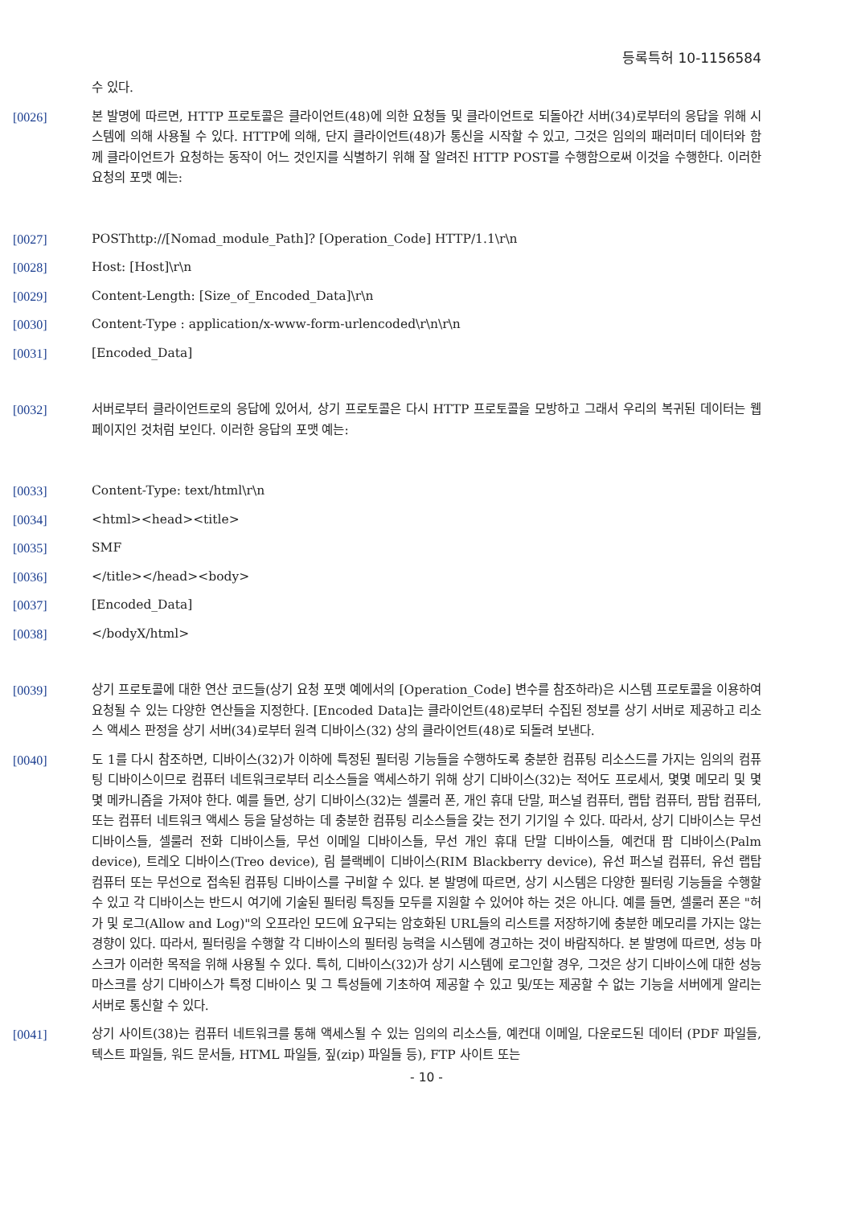등록특허 10-1156584
수 있다.
[0026] 본 발명에 따르면, HTTP 프로토콜은 클라이언트(48)에 의한 요청들 및 클라이언트로 되돌아간 서버(34)로부터의 응답을 위해 시스템에 의해 사용될 수 있다. HTTP에 의해, 단지 클라이언트(48)가 통신을 시작할 수 있고, 그것은 임의의 패러미터 데이터와 함께 클라이언트가 요청하는 동작이 어느 것인지를 식별하기 위해 잘 알려진 HTTP POST를 수행함으로써 이것을 수행한다. 이러한 요청의 포맷 예는:
[0027] POSThttp://[Nomad_module_Path]? [Operation_Code] HTTP/1.1\r\n
[0028] Host: [Host]\r\n
[0029] Content-Length: [Size_of_Encoded_Data]\r\n
[0030] Content-Type : application/x-www-form-urlencoded\r\n\r\n
[0031] [Encoded_Data]
[0032] 서버로부터 클라이언트로의 응답에 있어서, 상기 프로토콜은 다시 HTTP 프로토콜을 모방하고 그래서 우리의 복귀된 데이터는 웹 페이지인 것처럼 보인다. 이러한 응답의 포맷 예는:
[0033] Content-Type: text/html\r\n
[0034] <html><head><title>
[0035] SMF
[0036] </title></head><body>
[0037] [Encoded_Data]
[0038] </bodyX/html>
[0039] 상기 프로토콜에 대한 연산 코드들(상기 요청 포맷 예에서의 [Operation_Code] 변수를 참조하라)은 시스템 프로토콜을 이용하여 요청될 수 있는 다양한 연산들을 지정한다. [Encoded Data]는 클라이언트(48)로부터 수집된 정보를 상기 서버로 제공하고 리소스 액세스 판정을 상기 서버(34)로부터 원격 디바이스(32) 상의 클라이언트(48)로 되돌려 보낸다.
[0040] 도 1를 다시 참조하면, 디바이스(32)가 이하에 특정된 필터링 기능들을 수행하도록 충분한 컴퓨팅 리소스드를 가지는 임의의 컴퓨팅 디바이스이므로 컴퓨터 네트워크로부터 리소스들을 액세스하기 위해 상기 디바이스(32)는 적어도 프로세서, 몇몇 메모리 및 몇몇 메카니즘을 가져야 한다. 예를 들면, 상기 디바이스(32)는 셀룰러 폰, 개인 휴대 단말, 퍼스널 컴퓨터, 랩탑 컴퓨터, 팜탑 컴퓨터, 또는 컴퓨터 네트워크 액세스 등을 달성하는 데 충분한 컴퓨팅 리소스들을 갖는 전기 기기일 수 있다. 따라서, 상기 디바이스는 무선 디바이스들, 셀룰러 전화 디바이스들, 무선 이메일 디바이스들, 무선 개인 휴대 단말 디바이스들, 예컨대 팜 디바이스(Palm device), 트레오 디바이스(Treo device), 림 블랙베이 디바이스(RIM Blackberry device), 유선 퍼스널 컴퓨터, 유선 랩탑 컴퓨터 또는 무선으로 접속된 컴퓨팅 디바이스를 구비할 수 있다. 본 발명에 따르면, 상기 시스템은 다양한 필터링 기능들을 수행할 수 있고 각 디바이스는 반드시 여기에 기술된 필터링 특징들 모두를 지원할 수 있어야 하는 것은 아니다. 예를 들면, 셀룰러 폰은 "허가 및 로그(Allow and Log)"의 오프라인 모드에 요구되는 암호화된 URL들의 리스트를 저장하기에 충분한 메모리를 가지는 않는 경향이 있다. 따라서, 필터링을 수행할 각 디바이스의 필터링 능력을 시스템에 경고하는 것이 바람직하다. 본 발명에 따르면, 성능 마스크가 이러한 목적을 위해 사용될 수 있다. 특히, 디바이스(32)가 상기 시스템에 로그인할 경우, 그것은 상기 디바이스에 대한 성능 마스크를 상기 디바이스가 특정 디바이스 및 그 특성들에 기초하여 제공할 수 있고 및/또는 제공할 수 없는 기능을 서버에게 알리는 서버로 통신할 수 있다.
[0041] 상기 사이트(38)는 컴퓨터 네트워크를 통해 액세스될 수 있는 임의의 리소스들, 예컨대 이메일, 다운로드된 데이터 (PDF 파일들, 텍스트 파일들, 워드 문서들, HTML 파일들, 짚(zip) 파일들 등), FTP 사이트 또는
- 10 -